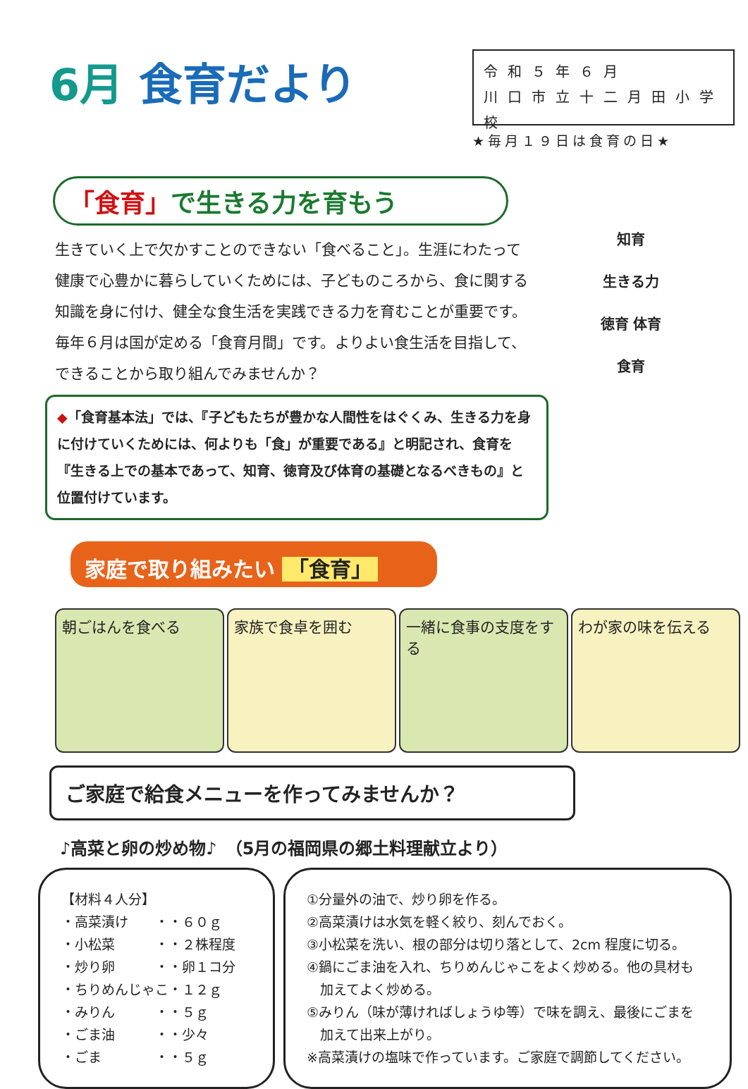6月 食育だより
令和５年６月
川口市立十二月田小学校
★毎月１９日は食育の日★
「食育」で生きる力を育もう
生きていく上で欠かすことのできない「食べること」。生涯にわたって健康で心豊かに暮らしていくためには、子どものころから、食に関する知識を身に付け、健全な食生活を実践できる力を育むことが重要です。毎年６月は国が定める「食育月間」です。よりよい食生活を目指して、できることから取り組んでみませんか？
◆「食育基本法」では、『子どもたちが豊かな人間性をはぐくみ、生きる力を身に付けていくためには、何よりも「食」が重要である』と明記され、食育を『生きる上での基本であって、知育、徳育及び体育の基礎となるべきもの』と位置付けています。
知育
生きる力
徳育 体育
食育
家庭で取り組みたい 「食育」
朝ごはんを食べる 家族で食卓を囲む 一緒に食事の支度をする
わが家の味を伝える
ご家庭で給食メニューを作ってみませんか？
♪高菜と卵の炒め物♪　（5月の福岡県の郷土料理献立より）
【材料４人分】
・高菜漬け　　・・６０ｇ
・小松菜　　　・・２株程度
・炒り卵　　　・・卵１コ分
・ちりめんじゃこ・１２ｇ
・みりん　　　・・５ｇ
・ごま油　　　・・少々
・ごま　　　　・・５ｇ
①分量外の油で、炒り卵を作る。
②高菜漬けは水気を軽く絞り、刻んでおく。
③小松菜を洗い、根の部分は切り落として、2cm 程度に切る。
④鍋にごま油を入れ、ちりめんじゃこをよく炒める。他の具材も
　加えてよく炒める。
⑤みりん（味が薄ければしょうゆ等）で味を調え、最後にごまを
　加えて出来上がり。
※高菜漬けの塩味で作っています。ご家庭で調節してください。